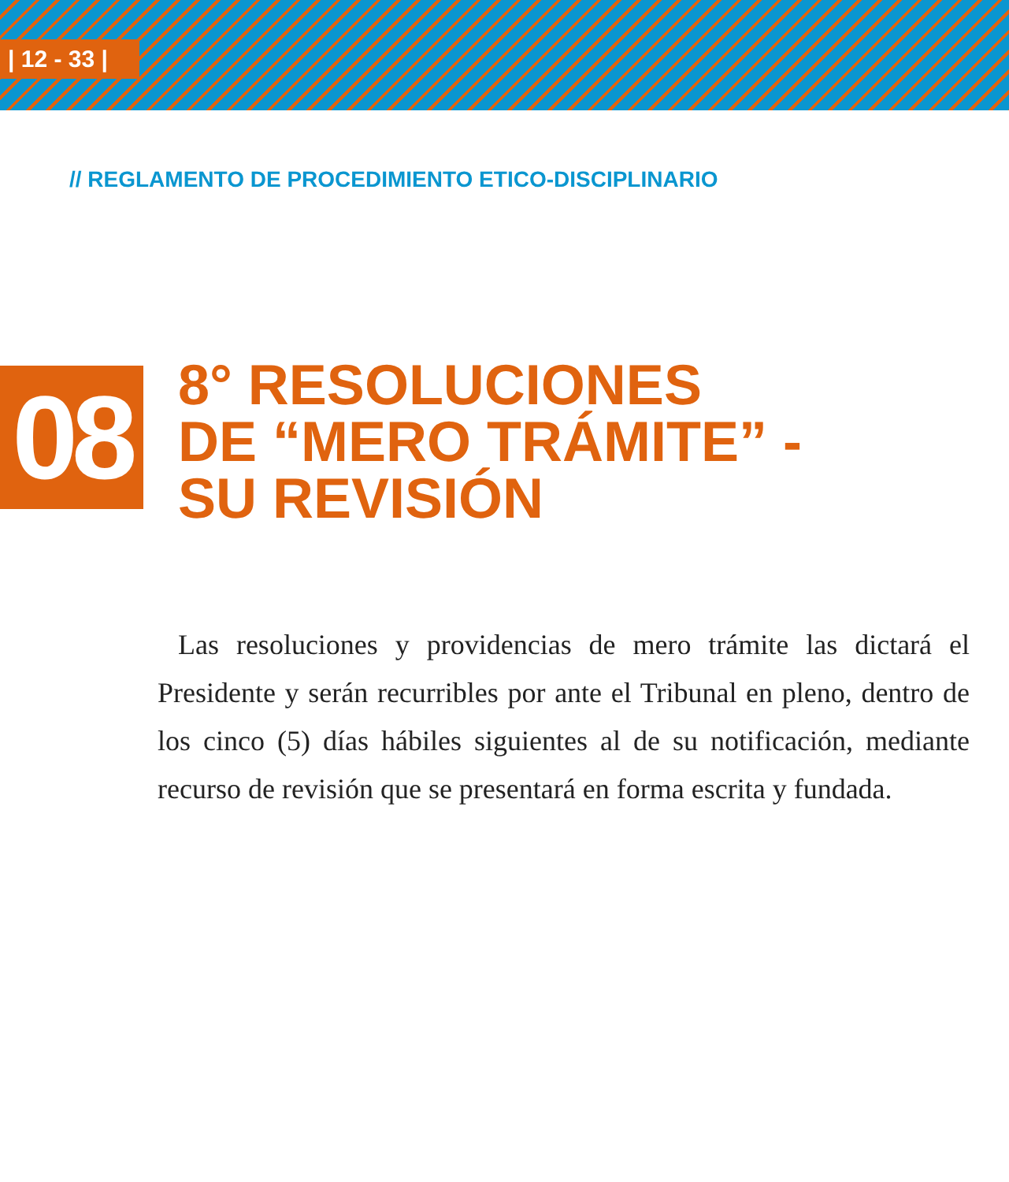| 12 - 33 |
// REGLAMENTO DE PROCEDIMIENTO ETICO-DISCIPLINARIO
08
8° RESOLUCIONES
DE “MERO TRÁMITE” -
SU REVISIÓN
Las resoluciones y providencias de mero trámite las dictará el Presidente y serán recurribles por ante el Tribunal en pleno, dentro de los cinco (5) días hábiles siguientes al de su notificación, mediante recurso de revisión que se presentará en forma escrita y fundada.